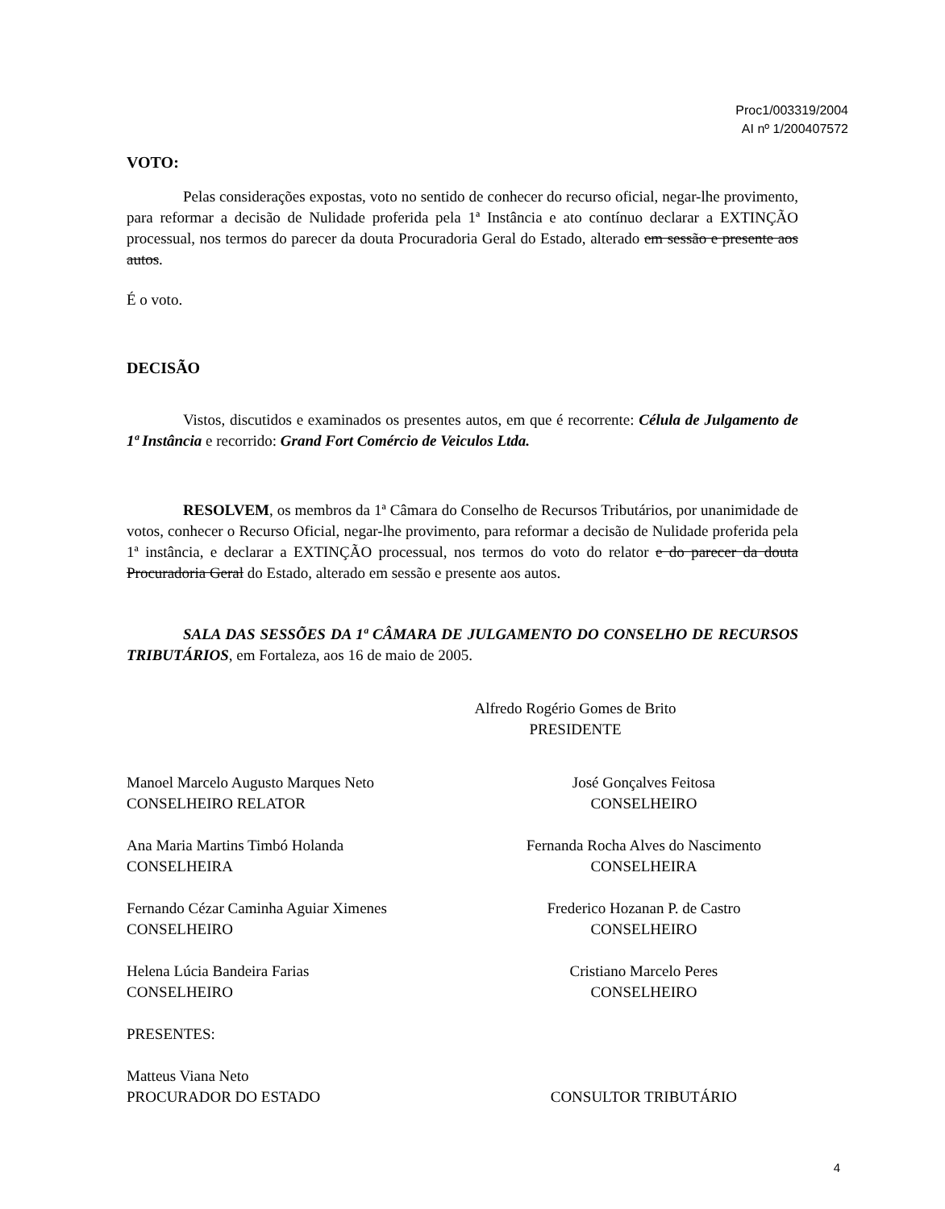Proc1/003319/2004
AI nº 1/200407572
VOTO:
Pelas considerações expostas, voto no sentido de conhecer do recurso oficial, negar-lhe provimento, para reformar a decisão de Nulidade proferida pela 1ª Instância e ato contínuo declarar a EXTINÇÃO processual, nos termos do parecer da douta Procuradoria Geral do Estado, alterado em sessão e presente aos autos.
É o voto.
DECISÃO
Vistos, discutidos e examinados os presentes autos, em que é recorrente: Célula de Julgamento de 1ª Instância e recorrido: Grand Fort Comércio de Veiculos Ltda.
RESOLVEM, os membros da 1ª Câmara do Conselho de Recursos Tributários, por unanimidade de votos, conhecer o Recurso Oficial, negar-lhe provimento, para reformar a decisão de Nulidade proferida pela 1ª instância, e declarar a EXTINÇÃO processual, nos termos do voto do relator e do parecer da douta Procuradoria Geral do Estado, alterado em sessão e presente aos autos.
SALA DAS SESSÕES DA 1ª CÂMARA DE JULGAMENTO DO CONSELHO DE RECURSOS TRIBUTÁRIOS, em Fortaleza, aos 16 de maio de 2005.
Alfredo Rogério Gomes de Brito
PRESIDENTE
Manoel Marcelo Augusto Marques Neto
CONSELHEIRO RELATOR
Ana Maria Martins Timbó Holanda
CONSELHEIRA
Fernando Cézar Caminha Aguiar Ximenes
CONSELHEIRO
Helena Lúcia Bandeira Farias
CONSELHEIRO
PRESENTES:
Matteus Viana Neto
PROCURADOR DO ESTADO
José Gonçalves Feitosa
CONSELHEIRO
Fernanda Rocha Alves do Nascimento
CONSELHEIRA
Frederico Hozanan P. de Castro
CONSELHEIRO
Cristiano Marcelo Peres
CONSELHEIRO
CONSULTOR TRIBUTÁRIO
4